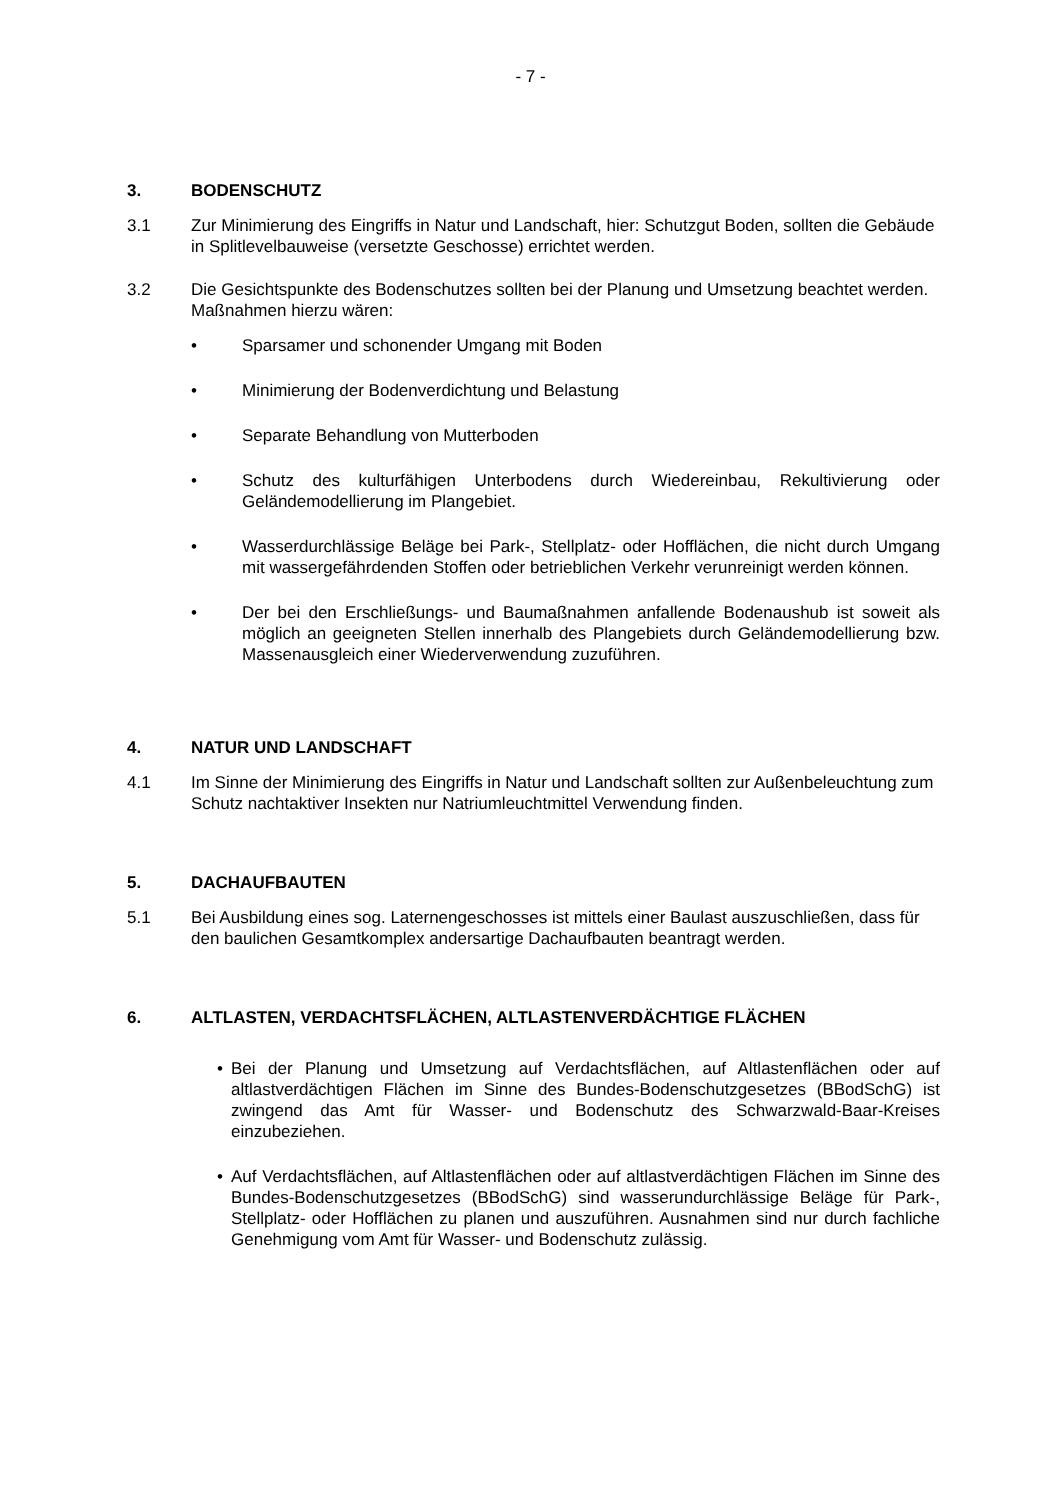- 7 -
3. BODENSCHUTZ
3.1 Zur Minimierung des Eingriffs in Natur und Landschaft, hier: Schutzgut Boden, sollten die Gebäude in Splitlevelbauweise (versetzte Geschosse) errichtet werden.
3.2 Die Gesichtspunkte des Bodenschutzes sollten bei der Planung und Umsetzung beachtet werden. Maßnahmen hierzu wären:
• Sparsamer und schonender Umgang mit Boden
• Minimierung der Bodenverdichtung und Belastung
• Separate Behandlung von Mutterboden
• Schutz des kulturfähigen Unterbodens durch Wiedereinbau, Rekultivierung oder Geländemodellierung im Plangebiet.
• Wasserdurchlässige Beläge bei Park-, Stellplatz- oder Hofflächen, die nicht durch Umgang mit wassergefährdenden Stoffen oder betrieblichen Verkehr verunreinigt werden können.
• Der bei den Erschließungs- und Baumaßnahmen anfallende Bodenaushub ist soweit als möglich an geeigneten Stellen innerhalb des Plangebiets durch Geländemodellierung bzw. Massenausgleich einer Wiederverwendung zuzuführen.
4. NATUR UND LANDSCHAFT
4.1 Im Sinne der Minimierung des Eingriffs in Natur und Landschaft sollten zur Außenbeleuchtung zum Schutz nachtaktiver Insekten nur Natriumleuchtmittel Verwendung finden.
5. DACHAUFBAUTEN
5.1 Bei Ausbildung eines sog. Laternengeschosses ist mittels einer Baulast auszuschließen, dass für den baulichen Gesamtkomplex andersartige Dachaufbauten beantragt werden.
6. ALTLASTEN, VERDACHTSFLÄCHEN, ALTLASTENVERDÄCHTIGE FLÄCHEN
• Bei der Planung und Umsetzung auf Verdachtsflächen, auf Altlastenflächen oder auf altlastverdächtigen Flächen im Sinne des Bundes-Bodenschutzgesetzes (BBodSchG) ist zwingend das Amt für Wasser- und Bodenschutz des Schwarzwald-Baar-Kreises einzubeziehen.
• Auf Verdachtsflächen, auf Altlastenflächen oder auf altlastverdächtigen Flächen im Sinne des Bundes-Bodenschutzgesetzes (BBodSchG) sind wasserundurchlässige Beläge für Park-, Stellplatz- oder Hofflächen zu planen und auszuführen. Ausnahmen sind nur durch fachliche Genehmigung vom Amt für Wasser- und Bodenschutz zulässig.